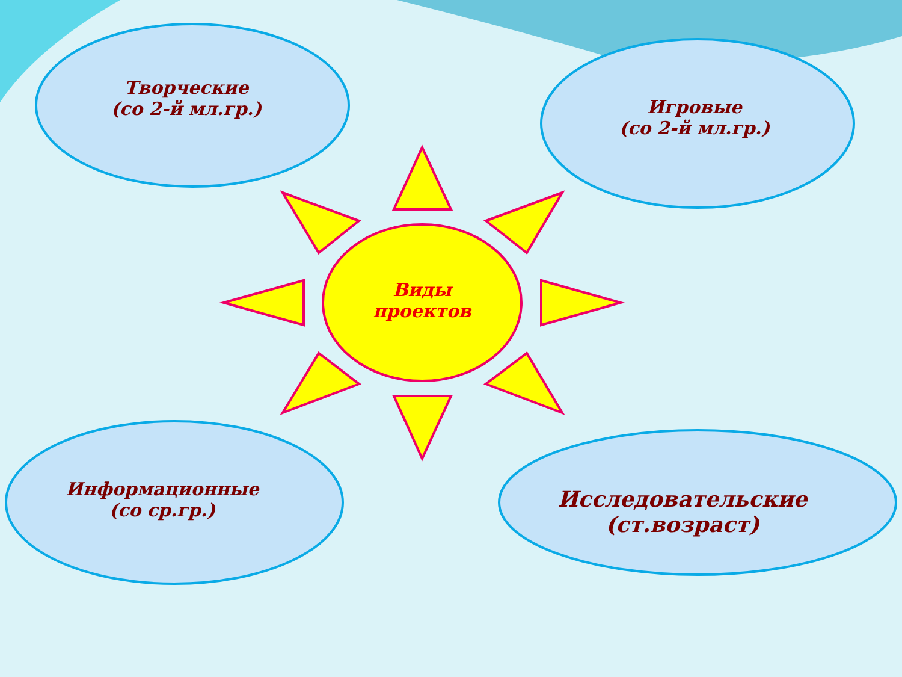Творческие
(со 2-й мл.гр.)
Игровые
(со 2-й мл.гр.)
Виды
проектов
Информационные
(со ср.гр.)
Исследовательские
(ст.возраст)